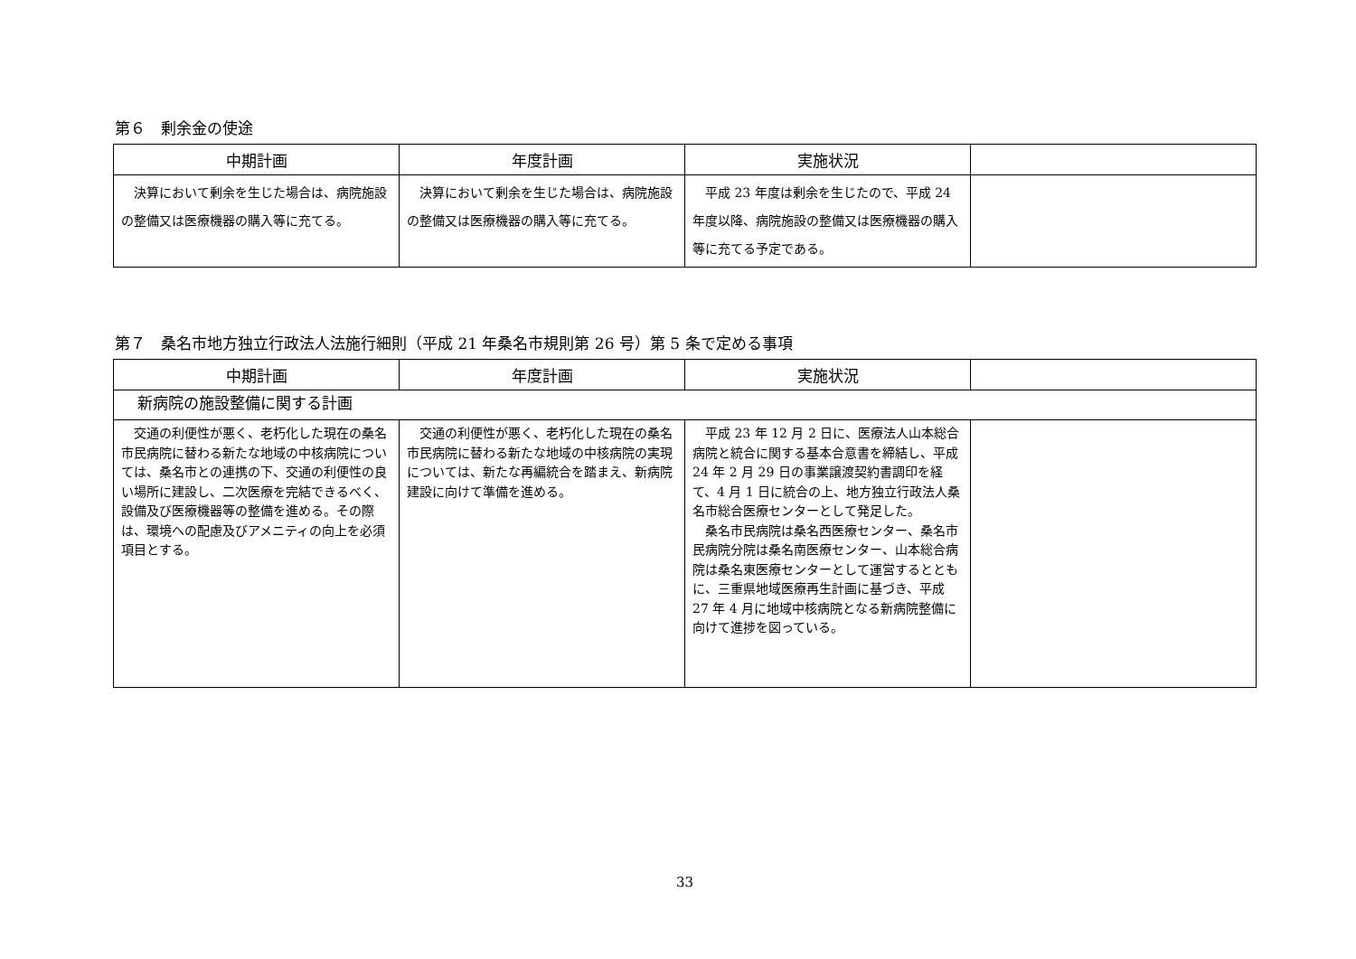第６　剰余金の使途
| 中期計画 | 年度計画 | 実施状況 | |
| --- | --- | --- | --- |
| 決算において剰余を生じた場合は、病院施設の整備又は医療機器の購入等に充てる。 | 決算において剰余を生じた場合は、病院施設の整備又は医療機器の購入等に充てる。 | 平成 23 年度は剰余を生じたので、平成 24 年度以降、病院施設の整備又は医療機器の購入等に充てる予定である。 | |
第７　桑名市地方独立行政法人法施行細則（平成 21 年桑名市規則第 26 号）第 5 条で定める事項
| 中期計画 | 年度計画 | 実施状況 | |
| --- | --- | --- | --- |
| 新病院の施設整備に関する計画 | | | |
| 交通の利便性が悪く、老朽化した現在の桑名市民病院に替わる新たな地域の中核病院については、桑名市との連携の下、交通の利便性の良い場所に建設し、二次医療を完結できるべく、設備及び医療機器等の整備を進める。その際は、環境への配慮及びアメニティの向上を必須項目とする。 | 交通の利便性が悪く、老朽化した現在の桑名市民病院に替わる新たな地域の中核病院の実現については、新たな再編統合を踏まえ、新病院建設に向けて準備を進める。 | 平成 23 年 12 月 2 日に、医療法人山本総合病院と統合に関する基本合意書を締結し、平成 24 年 2 月 29 日の事業譲渡契約書調印を経て、4 月 1 日に統合の上、地方独立行政法人桑名市総合医療センターとして発足した。 桑名市民病院は桑名西医療センター、桑名市民病院分院は桑名南医療センター、山本総合病院は桑名東医療センターとして運営するとともに、三重県地域医療再生計画に基づき、平成 27 年 4 月に地域中核病院となる新病院整備に向けて進捗を図っている。 | |
33